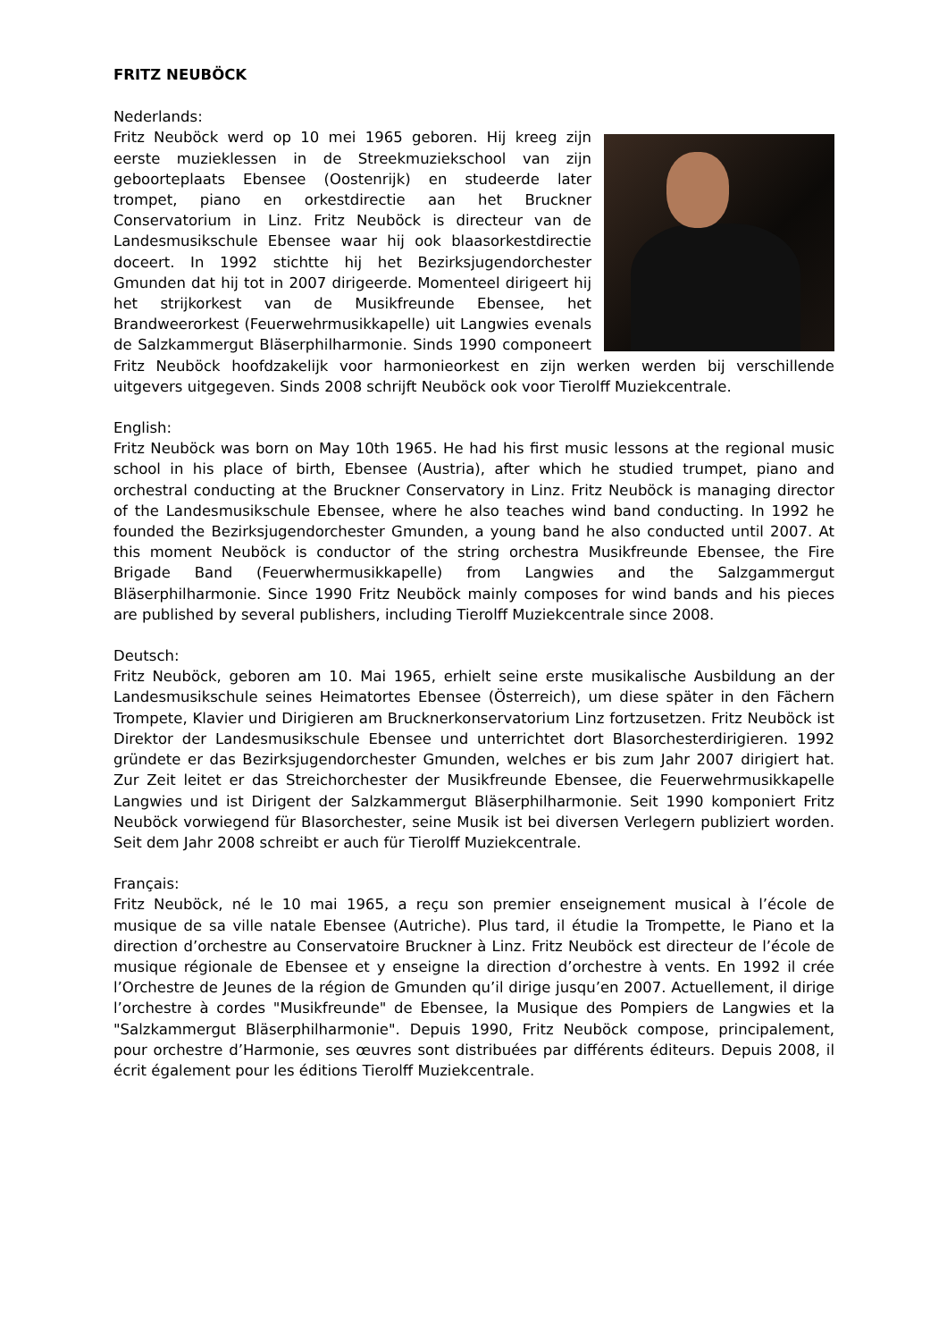FRITZ NEUBÖCK
Nederlands:
Fritz Neuböck werd op 10 mei 1965 geboren. Hij kreeg zijn eerste muzieklessen in de Streekmuziekschool van zijn geboorteplaats Ebensee (Oostenrijk) en studeerde later trompet, piano en orkestdirectie aan het Bruckner Conservatorium in Linz. Fritz Neuböck is directeur van de Landesmusikschule Ebensee waar hij ook blaasorkestdirectie doceert. In 1992 stichtte hij het Bezirksjugendorchester Gmunden dat hij tot in 2007 dirigeerde. Momenteel dirigeert hij het strijkorkest van de Musikfreunde Ebensee, het Brandweerorkest (Feuerwehrmusikkapelle) uit Langwies evenals de Salzkammergut Bläserphilharmonie. Sinds 1990 componeert Fritz Neuböck hoofdzakelijk voor harmonieorkest en zijn werken werden bij verschillende uitgevers uitgegeven. Sinds 2008 schrijft Neuböck ook voor Tierolff Muziekcentrale.
English:
Fritz Neuböck was born on May 10th 1965. He had his first music lessons at the regional music school in his place of birth, Ebensee (Austria), after which he studied trumpet, piano and orchestral conducting at the Bruckner Conservatory in Linz. Fritz Neuböck is managing director of the Landesmusikschule Ebensee, where he also teaches wind band conducting. In 1992 he founded the Bezirksjugendorchester Gmunden, a young band he also conducted until 2007. At this moment Neuböck is conductor of the string orchestra Musikfreunde Ebensee, the Fire Brigade Band (Feuerwhermusikkapelle) from Langwies and the Salzgammergut Bläserphilharmonie. Since 1990 Fritz Neuböck mainly composes for wind bands and his pieces are published by several publishers, including Tierolff Muziekcentrale since 2008.
Deutsch:
Fritz Neuböck, geboren am 10. Mai 1965, erhielt seine erste musikalische Ausbildung an der Landesmusikschule seines Heimatortes Ebensee (Österreich), um diese später in den Fächern Trompete, Klavier und Dirigieren am Brucknerkonservatorium Linz fortzusetzen. Fritz Neuböck ist Direktor der Landesmusikschule Ebensee und unterrichtet dort Blasorchesterdirigieren. 1992 gründete er das Bezirksjugendorchester Gmunden, welches er bis zum Jahr 2007 dirigiert hat. Zur Zeit leitet er das Streichorchester der Musikfreunde Ebensee, die Feuerwehrmusikkapelle Langwies und ist Dirigent der Salzkammergut Bläserphilharmonie. Seit 1990 komponiert Fritz Neuböck vorwiegend für Blasorchester, seine Musik ist bei diversen Verlegern publiziert worden. Seit dem Jahr 2008 schreibt er auch für Tierolff Muziekcentrale.
Français:
Fritz Neuböck, né le 10 mai 1965, a reçu son premier enseignement musical à l’école de musique de sa ville natale Ebensee (Autriche). Plus tard, il étudie la Trompette, le Piano et la direction d’orchestre au Conservatoire Bruckner à Linz. Fritz Neuböck est directeur de l’école de musique régionale de Ebensee et y enseigne la direction d’orchestre à vents. En 1992 il crée l’Orchestre de Jeunes de la région de Gmunden qu’il dirige jusqu’en 2007. Actuellement, il dirige l’orchestre à cordes "Musikfreunde" de Ebensee, la Musique des Pompiers de Langwies et la "Salzkammergut Bläserphilharmonie". Depuis 1990, Fritz Neuböck compose, principalement, pour orchestre d’Harmonie, ses œuvres sont distribuées par différents éditeurs. Depuis 2008, il écrit également pour les éditions Tierolff Muziekcentrale.